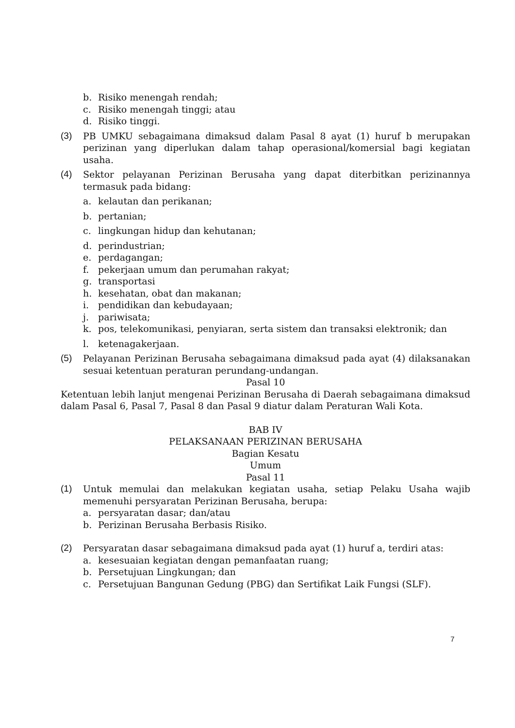b. Risiko menengah rendah;
c. Risiko menengah tinggi; atau
d. Risiko tinggi.
(3) PB UMKU sebagaimana dimaksud dalam Pasal 8 ayat (1) huruf b merupakan perizinan yang diperlukan dalam tahap operasional/komersial bagi kegiatan usaha.
(4) Sektor pelayanan Perizinan Berusaha yang dapat diterbitkan perizinannya termasuk pada bidang:
a. kelautan dan perikanan;
b. pertanian;
c. lingkungan hidup dan kehutanan;
d. perindustrian;
e. perdagangan;
f. pekerjaan umum dan perumahan rakyat;
g. transportasi
h. kesehatan, obat dan makanan;
i. pendidikan dan kebudayaan;
j. pariwisata;
k. pos, telekomunikasi, penyiaran, serta sistem dan transaksi elektronik; dan
l. ketenagakerjaan.
(5) Pelayanan Perizinan Berusaha sebagaimana dimaksud pada ayat (4) dilaksanakan sesuai ketentuan peraturan perundang-undangan.
Pasal 10
Ketentuan lebih lanjut mengenai Perizinan Berusaha di Daerah sebagaimana dimaksud dalam Pasal 6, Pasal 7, Pasal 8 dan Pasal 9 diatur dalam Peraturan Wali Kota.
BAB IV
PELAKSANAAN PERIZINAN BERUSAHA
Bagian Kesatu
Umum
Pasal 11
(1) Untuk memulai dan melakukan kegiatan usaha, setiap Pelaku Usaha wajib memenuhi persyaratan Perizinan Berusaha, berupa:
a. persyaratan dasar; dan/atau
b. Perizinan Berusaha Berbasis Risiko.
(2) Persyaratan dasar sebagaimana dimaksud pada ayat (1) huruf a, terdiri atas:
a. kesesuaian kegiatan dengan pemanfaatan ruang;
b. Persetujuan Lingkungan; dan
c. Persetujuan Bangunan Gedung (PBG) dan Sertifikat Laik Fungsi (SLF).
7